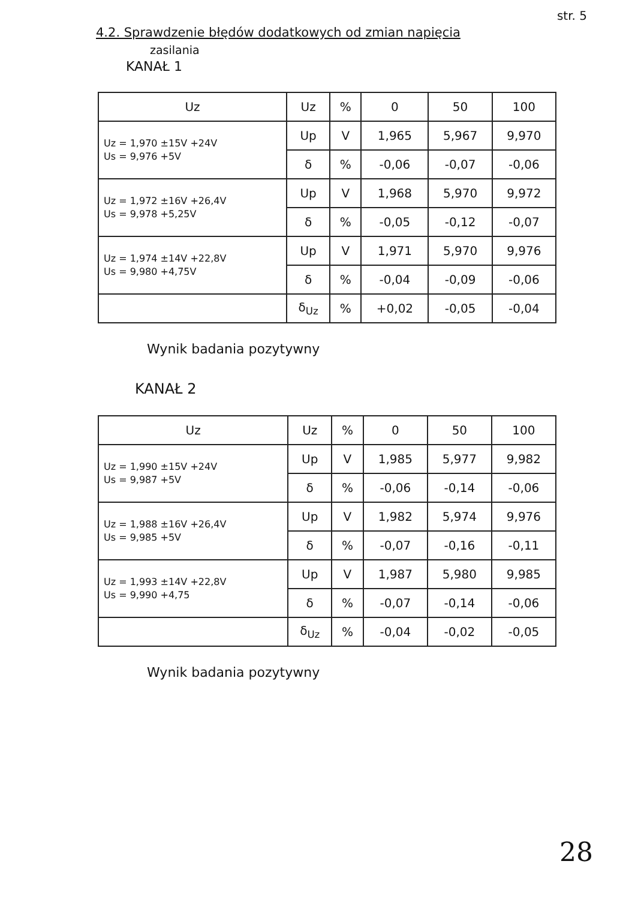str. 5
4.2. Sprawdzenie błędów dodatkowych od zmian napięcia
zasilania
KANAŁ 1
| Uz | Uz | % | 0 | 50 | 100 |
| --- | --- | --- | --- | --- | --- |
| Uz = 1,970 ±15V +24V Us = 9,976 +5V | Up | V | 1,965 | 5,967 | 9,970 |
| | δ | % | -0,06 | -0,07 | -0,06 |
| Uz = 1,972 ±16V +26,4V Us = 9,978 +5,25V | Up | V | 1,968 | 5,970 | 9,972 |
| | δ | % | -0,05 | -0,12 | -0,07 |
| Uz = 1,974 ±14V +22,8V Us = 9,980 +4,75V | Up | V | 1,971 | 5,970 | 9,976 |
| | δ | % | -0,04 | -0,09 | -0,06 |
| | δ<sub>Uz</sub> | % | +0,02 | -0,05 | -0,04 |
Wynik badania pozytywny
KANAŁ 2
| Uz | Uz | % | 0 | 50 | 100 |
| --- | --- | --- | --- | --- | --- |
| Uz = 1,990 ±15V +24V Us = 9,987 +5V | Up | V | 1,985 | 5,977 | 9,982 |
| | δ | % | -0,06 | -0,14 | -0,06 |
| Uz = 1,988 ±16V +26,4V Us = 9,985 +5V | Up | V | 1,982 | 5,974 | 9,976 |
| | δ | % | -0,07 | -0,16 | -0,11 |
| Uz = 1,993 ±14V +22,8V Us = 9,990 +4,75 | Up | V | 1,987 | 5,980 | 9,985 |
| | δ | % | -0,07 | -0,14 | -0,06 |
| | δ<sub>Uz</sub> | % | -0,04 | -0,02 | -0,05 |
Wynik badania pozytywny
28